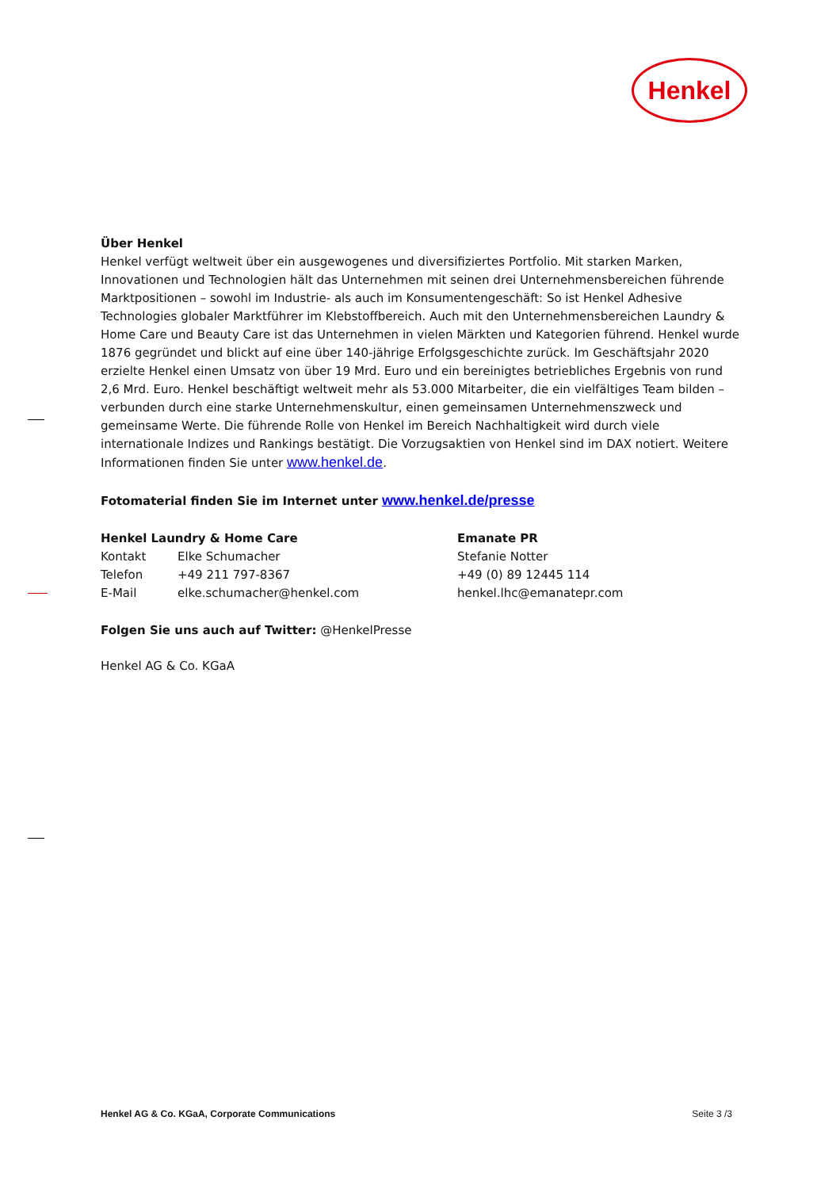Henkel
Über Henkel
Henkel verfügt weltweit über ein ausgewogenes und diversifiziertes Portfolio. Mit starken Marken, Innovationen und Technologien hält das Unternehmen mit seinen drei Unternehmensbereichen führende Marktpositionen – sowohl im Industrie- als auch im Konsumentengeschäft: So ist Henkel Adhesive Technologies globaler Marktführer im Klebstoffbereich. Auch mit den Unternehmensbereichen Laundry & Home Care und Beauty Care ist das Unternehmen in vielen Märkten und Kategorien führend. Henkel wurde 1876 gegründet und blickt auf eine über 140-jährige Erfolgsgeschichte zurück. Im Geschäftsjahr 2020 erzielte Henkel einen Umsatz von über 19 Mrd. Euro und ein bereinigtes betriebliches Ergebnis von rund 2,6 Mrd. Euro. Henkel beschäftigt weltweit mehr als 53.000 Mitarbeiter, die ein vielfältiges Team bilden – verbunden durch eine starke Unternehmenskultur, einen gemeinsamen Unternehmenszweck und gemeinsame Werte. Die führende Rolle von Henkel im Bereich Nachhaltigkeit wird durch viele internationale Indizes und Rankings bestätigt. Die Vorzugsaktien von Henkel sind im DAX notiert. Weitere Informationen finden Sie unter www.henkel.de.
Fotomaterial finden Sie im Internet unter www.henkel.de/presse
Henkel Laundry & Home Care
Kontakt Elke Schumacher
Telefon +49 211 797-8367
E-Mail elke.schumacher@henkel.com
Emanate PR
Stefanie Notter
+49 (0) 89 12445 114
henkel.lhc@emanatepr.com
Folgen Sie uns auch auf Twitter: @HenkelPresse
Henkel AG & Co. KGaA
Henkel AG & Co. KGaA, Corporate Communications Seite 3 /3